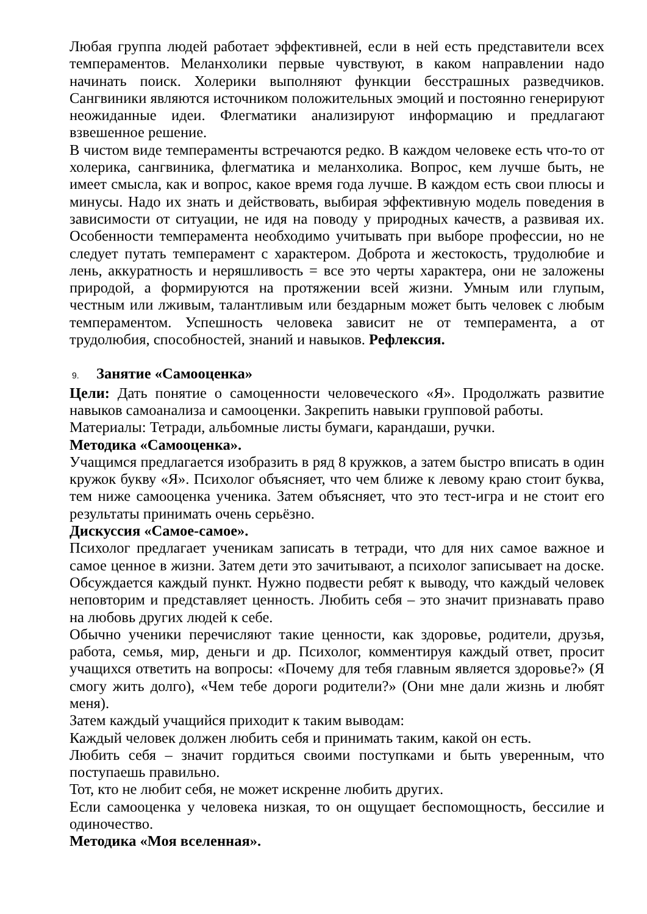Любая группа людей работает эффективней, если в ней есть представители всех темпераментов. Меланхолики первые чувствуют, в каком направлении надо начинать поиск. Холерики выполняют функции бесстрашных разведчиков. Сангвиники являются источником положительных эмоций и постоянно генерируют неожиданные идеи. Флегматики анализируют информацию и предлагают взвешенное решение.
В чистом виде темпераменты встречаются редко. В каждом человеке есть что-то от холерика, сангвиника, флегматика и меланхолика. Вопрос, кем лучше быть, не имеет смысла, как и вопрос, какое время года лучше. В каждом есть свои плюсы и минусы. Надо их знать и действовать, выбирая эффективную модель поведения в зависимости от ситуации, не идя на поводу у природных качеств, а развивая их. Особенности темперамента необходимо учитывать при выборе профессии, но не следует путать темперамент с характером. Доброта и жестокость, трудолюбие и лень, аккуратность и неряшливость = все это черты характера, они не заложены природой, а формируются на протяжении всей жизни. Умным или глупым, честным или лживым, талантливым или бездарным может быть человек с любым темпераментом. Успешность человека зависит не от темперамента, а от трудолюбия, способностей, знаний и навыков. Рефлексия.
9. Занятие «Самооценка»
Цели: Дать понятие о самоценности человеческого «Я». Продолжать развитие навыков самоанализа и самооценки. Закрепить навыки групповой работы.
Материалы: Тетради, альбомные листы бумаги, карандаши, ручки.
Методика «Самооценка».
Учащимся предлагается изобразить в ряд 8 кружков, а затем быстро вписать в один кружок букву «Я». Психолог объясняет, что чем ближе к левому краю стоит буква, тем ниже самооценка ученика. Затем объясняет, что это тест-игра и не стоит его результаты принимать очень серьёзно.
Дискуссия «Самое-самое».
Психолог предлагает ученикам записать в тетради, что для них самое важное и самое ценное в жизни. Затем дети это зачитывают, а психолог записывает на доске. Обсуждается каждый пункт. Нужно подвести ребят к выводу, что каждый человек неповторим и представляет ценность. Любить себя – это значит признавать право на любовь других людей к себе.
Обычно ученики перечисляют такие ценности, как здоровье, родители, друзья, работа, семья, мир, деньги и др. Психолог, комментируя каждый ответ, просит учащихся ответить на вопросы: «Почему для тебя главным является здоровье?» (Я смогу жить долго), «Чем тебе дороги родители?» (Они мне дали жизнь и любят меня).
Затем каждый учащийся приходит к таким выводам:
Каждый человек должен любить себя и принимать таким, какой он есть.
Любить себя – значит гордиться своими поступками и быть уверенным, что поступаешь правильно.
Тот, кто не любит себя, не может искренне любить других.
Если самооценка у человека низкая, то он ощущает беспомощность, бессилие и одиночество.
Методика «Моя вселенная».